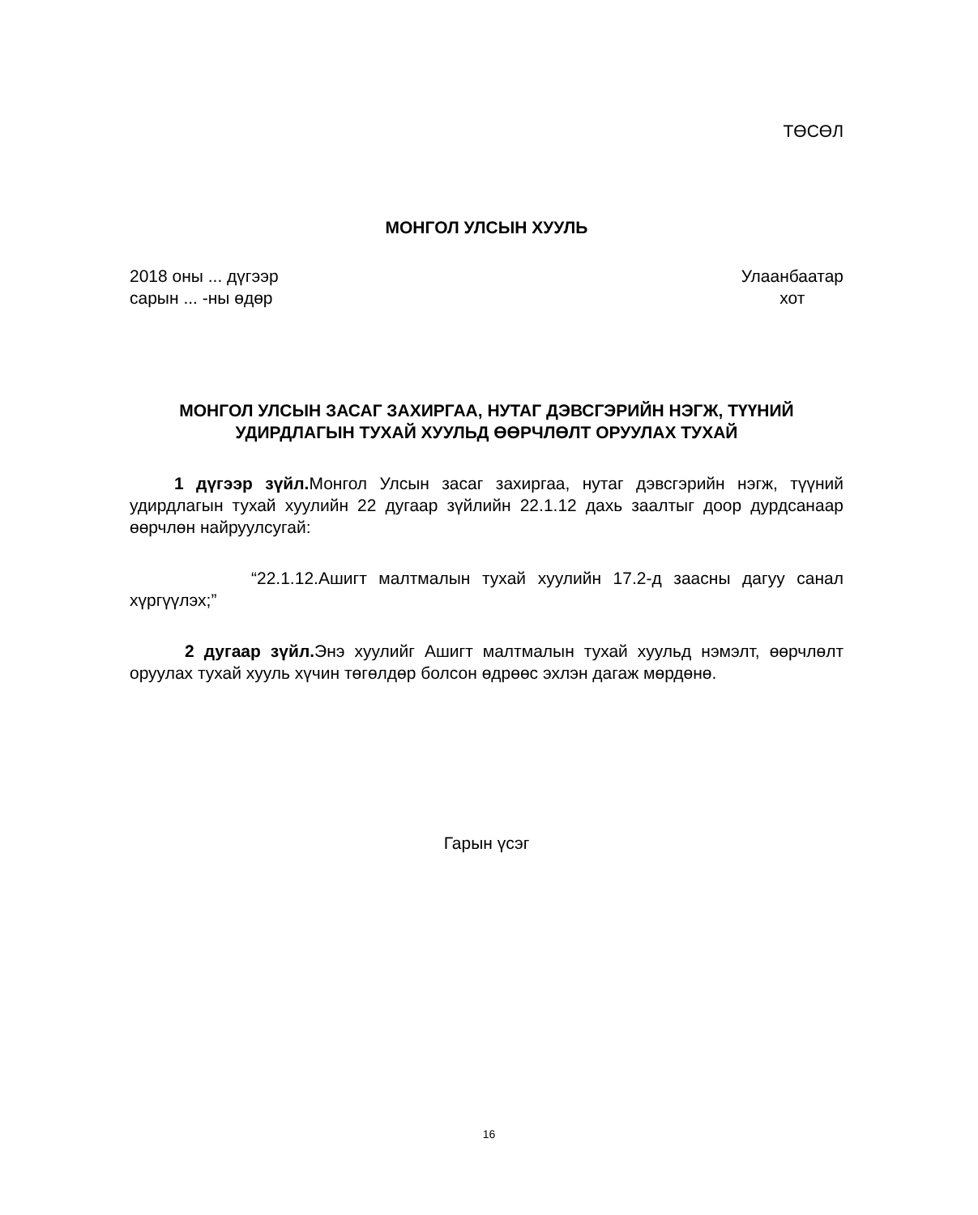ТӨСӨЛ
МОНГОЛ УЛСЫН ХУУЛЬ
2018 оны ... дүгээр
сарын ... -ны өдөр
Улаанбаатар
хот
МОНГОЛ УЛСЫН ЗАСАГ ЗАХИРГАА, НУТАГ ДЭВСГЭРИЙН НЭГЖ, ТҮҮНИЙ УДИРДЛАГЫН ТУХАЙ ХУУЛЬД ӨӨРЧЛӨЛТ ОРУУЛАХ ТУХАЙ
1 дүгээр зүйл. Монгол Улсын засаг захиргаа, нутаг дэвсгэрийн нэгж, түүний удирдлагын тухай хуулийн 22 дугаар зүйлийн 22.1.12 дахь заалтыг доор дурдсанаар өөрчлөн найруулсугай:
“22.1.12.Ашигт малтмалын тухай хуулийн 17.2-д заасны дагуу санал хүргүүлэх;”
2 дугаар зүйл. Энэ хуулийг Ашигт малтмалын тухай хуульд нэмэлт, өөрчлөлт оруулах тухай хууль хүчин төгөлдөр болсон өдрөөс эхлэн дагаж мөрдөнө.
Гарын үсэг
16